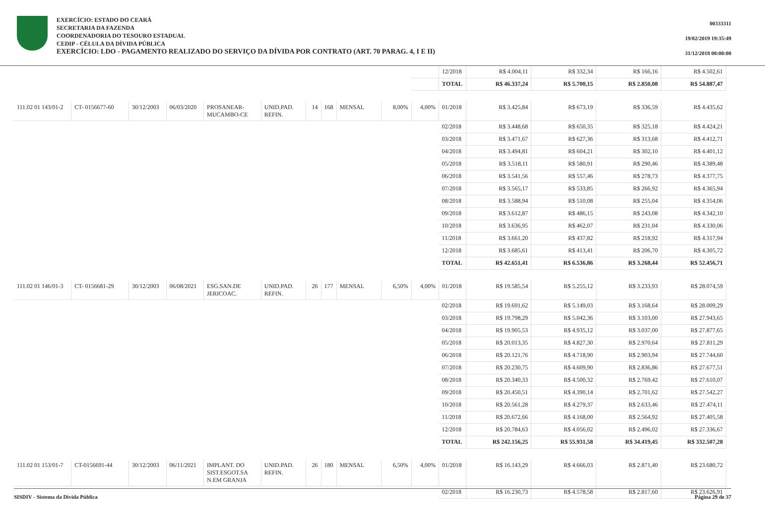EXERCÍCIO: ESTADO DO CEARÁ
SECRETARIA DA FAZENDA
COORDENADORIA DO TESOURO ESTADUAL
CEDIP - CÉLULA DA DÍVIDA PÚBLICA
EXERCÍCIO: LDO - PAGAMENTO REALIZADO DO SERVIÇO DA DÍVIDA POR CONTRATO (ART. 70 PARAG. 4, I E II)
00333311
19/02/2019 19:35:49
31/12/2018 00:00:00
| | | | | | | | | | | | 12/2018 | R$ 4.004,11 | R$ 332,34 | R$ 166,16 | R$ 4.502,61 |
| | | | | | | | | | | | TOTAL | R$ 46.337,24 | R$ 5.700,15 | R$ 2.850,08 | R$ 54.887,47 |
| 111.02 01 143/01-2 | CT- 0156677-60 | 30/12/2003 | 06/03/2020 | PROSANEAR-MUCAMBO-CE | UNID.PAD. REFIN. | 14 | 168 | MENSAL | 8,00% | 4,00% | 01/2018 | R$ 3.425,84 | R$ 673,19 | R$ 336,59 | R$ 4.435,62 |
| | | | | | | | | | | | 02/2018 | R$ 3.448,68 | R$ 650,35 | R$ 325,18 | R$ 4.424,21 |
| | | | | | | | | | | | 03/2018 | R$ 3.471,67 | R$ 627,36 | R$ 313,68 | R$ 4.412,71 |
| | | | | | | | | | | | 04/2018 | R$ 3.494,81 | R$ 604,21 | R$ 302,10 | R$ 4.401,12 |
| | | | | | | | | | | | 05/2018 | R$ 3.518,11 | R$ 580,91 | R$ 290,46 | R$ 4.389,48 |
| | | | | | | | | | | | 06/2018 | R$ 3.541,56 | R$ 557,46 | R$ 278,73 | R$ 4.377,75 |
| | | | | | | | | | | | 07/2018 | R$ 3.565,17 | R$ 533,85 | R$ 266,92 | R$ 4.365,94 |
| | | | | | | | | | | | 08/2018 | R$ 3.588,94 | R$ 510,08 | R$ 255,04 | R$ 4.354,06 |
| | | | | | | | | | | | 09/2018 | R$ 3.612,87 | R$ 486,15 | R$ 243,08 | R$ 4.342,10 |
| | | | | | | | | | | | 10/2018 | R$ 3.636,95 | R$ 462,07 | R$ 231,04 | R$ 4.330,06 |
| | | | | | | | | | | | 11/2018 | R$ 3.661,20 | R$ 437,82 | R$ 218,92 | R$ 4.317,94 |
| | | | | | | | | | | | 12/2018 | R$ 3.685,61 | R$ 413,41 | R$ 206,70 | R$ 4.305,72 |
| | | | | | | | | | | | TOTAL | R$ 42.651,41 | R$ 6.536,86 | R$ 3.268,44 | R$ 52.456,71 |
| 111.02 01 146/01-3 | CT- 0156681-29 | 30/12/2003 | 06/08/2021 | ESG.SAN.DE JERICOAC. | UNID.PAD. REFIN. | 26 | 177 | MENSAL | 6,50% | 4,00% | 01/2018 | R$ 19.585,54 | R$ 5.255,12 | R$ 3.233,93 | R$ 28.074,59 |
| | | | | | | | | | | | 02/2018 | R$ 19.691,62 | R$ 5.149,03 | R$ 3.168,64 | R$ 28.009,29 |
| | | | | | | | | | | | 03/2018 | R$ 19.798,29 | R$ 5.042,36 | R$ 3.103,00 | R$ 27.943,65 |
| | | | | | | | | | | | 04/2018 | R$ 19.905,53 | R$ 4.935,12 | R$ 3.037,00 | R$ 27.877,65 |
| | | | | | | | | | | | 05/2018 | R$ 20.013,35 | R$ 4.827,30 | R$ 2.970,64 | R$ 27.811,29 |
| | | | | | | | | | | | 06/2018 | R$ 20.121,76 | R$ 4.718,90 | R$ 2.903,94 | R$ 27.744,60 |
| | | | | | | | | | | | 07/2018 | R$ 20.230,75 | R$ 4.609,90 | R$ 2.836,86 | R$ 27.677,51 |
| | | | | | | | | | | | 08/2018 | R$ 20.340,33 | R$ 4.500,32 | R$ 2.769,42 | R$ 27.610,07 |
| | | | | | | | | | | | 09/2018 | R$ 20.450,51 | R$ 4.390,14 | R$ 2.701,62 | R$ 27.542,27 |
| | | | | | | | | | | | 10/2018 | R$ 20.561,28 | R$ 4.279,37 | R$ 2.633,46 | R$ 27.474,11 |
| | | | | | | | | | | | 11/2018 | R$ 20.672,66 | R$ 4.168,00 | R$ 2.564,92 | R$ 27.405,58 |
| | | | | | | | | | | | 12/2018 | R$ 20.784,63 | R$ 4.056,02 | R$ 2.496,02 | R$ 27.336,67 |
| | | | | | | | | | | | TOTAL | R$ 242.156,25 | R$ 55.931,58 | R$ 34.419,45 | R$ 332.507,28 |
| 111.02 01 153/01-7 | CT-0156691-44 | 30/12/2003 | 06/11/2021 | IMPLANT. DO SIST.ESGOT.SA N.EM GRANJA | UNID.PAD. REFIN. | 26 | 180 | MENSAL | 6,50% | 4,00% | 01/2018 | R$ 16.143,29 | R$ 4.666,03 | R$ 2.871,40 | R$ 23.680,72 |
| | | | | | | | | | | | 02/2018 | R$ 16.230,73 | R$ 4.578,58 | R$ 2.817,60 | R$ 23.626,91 |
SISDIV - Sistema da Dívida Pública Página 29 de 37